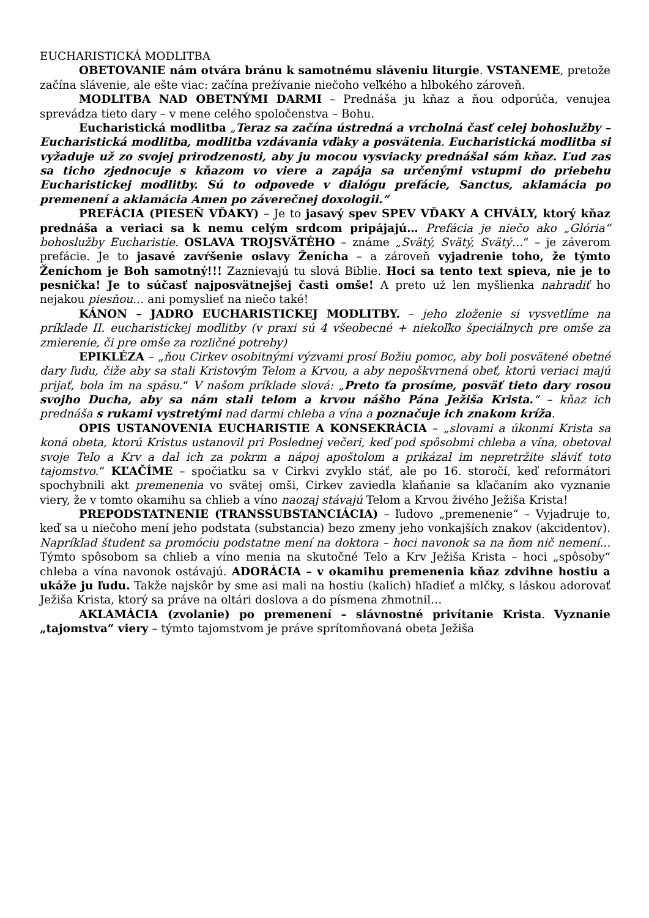EUCHARISTICKÁ MODLITBA
OBETOVANIE nám otvára bránu k samotnému sláveniu liturgie. VSTANEME, pretože začína slávenie, ale ešte viac: začína prežívanie niečoho veľkého a hlbokého zároveň.
MODLITBA NAD OBETNÝMI DARMI – Prednáša ju kňaz a ňou odporúča, venujea sprevádza tieto dary – v mene celého spoločenstva – Bohu.
Eucharistická modlitba „Teraz sa začína ústredná a vrcholná časť celej bohoslužby – Eucharistická modlitba, modlitba vzdávania vďaky a posvätenia. Eucharistická modlitba si vyžaduje už zo svojej prirodzenosti, aby ju mocou vysviacky prednášal sám kňaz. Ľud zas sa ticho zjednocuje s kňazom vo viere a zapája sa určenými vstupmi do priebehu Eucharistickej modlitby. Sú to odpovede v dialógu prefácie, Sanctus, aklamácia po premenení a aklamácia Amen po záverečnej doxologii.“
PREFÁCIA (PIESEŇ VĎAKY) – Je to jasavý spev SPEV VĎAKY A CHVÁLY, ktorý kňaz prednáša a veriaci sa k nemu celým srdcom pripájajú… Prefácia je niečo ako „Glória“ bohoslužby Eucharistie. OSLAVA TROJSVÄTÉHO – známe „Svätý, Svätý, Svätý…“ – je záverom prefácie. Je to jasavé zavŕšenie oslavy Ženícha – a zároveň vyjadrenie toho, že týmto Ženíchom je Boh samotný!!! Zaznievajú tu slová Biblie. Hoci sa tento text spieva, nie je to pesnička! Je to súčasť najposvätnejšej časti omše! A preto už len myšlienka nahradiť ho nejakou piesňou… ani pomyslieť na niečo také!
KÁNON – JADRO EUCHARISTICKEJ MODLITBY. – jeho zloženie si vysvetlíme na príklade II. eucharistickej modlitby (v praxi sú 4 všeobecné + niekoľko špeciálnych pre omše za zmierenie, či pre omše za rozličné potreby)
EPIKLÉZA – „ňou Cirkev osobitnými výzvami prosí Božiu pomoc, aby boli posvätené obetné dary ľudu, čiže aby sa stali Kristovým Telom a Krvou, a aby nepoškvrnená obeť, ktorú veriaci majú prijať, bola im na spásu.“ V našom príklade slová: „Preto ťa prosíme, posväť tieto dary rosou svojho Ducha, aby sa nám stali telom a krvou nášho Pána Ježiša Krista.“ – kňaz ich prednáša s rukami vystretými nad darmi chleba a vína a poznačuje ich znakom kríža.
OPIS USTANOVENIA EUCHARISTIE A KONSEKRÁCIA – „slovami a úkonmi Krista sa koná obeta, ktorú Kristus ustanovil pri Poslednej večeri, keď pod spôsobmi chleba a vína, obetoval svoje Telo a Krv a dal ich za pokrm a nápoj apoštolom a prikázal im nepretržite sláviť toto tajomstvo.“ KĽAČÍME – spočiatku sa v Cirkvi zvyklo stáť, ale po 16. storočí, keď reformátori spochybnili akt premenenia vo svätej omši, Cirkev zaviedla klaňanie sa kľačaním ako vyznanie viery, že v tomto okamihu sa chlieb a víno naozaj stávajú Telom a Krvou živého Ježiša Krista!
PREPODSTATNENIE (TRANSSUBSTANCIÁCIA) – ľudovo „premenenie“ – Vyjadruje to, keď sa u niečoho mení jeho podstata (substancia) bezo zmeny jeho vonkajších znakov (akcidentov). Napríklad študent sa promóciu podstatne mení na doktora – hoci navonok sa na ňom nič nemení... Týmto spôsobom sa chlieb a víno menia na skutočné Telo a Krv Ježiša Krista – hoci „spôsoby“ chleba a vína navonok ostávajú. ADORÁCIA – v okamihu premenenia kňaz zdvihne hostiu a ukáže ju ľudu. Takže najskôr by sme asi mali na hostiu (kalich) hľadieť a mlčky, s láskou adorovať Ježiša Krista, ktorý sa práve na oltári doslova a do písmena zhmotnil…
AKLAMÁCIA (zvolanie) po premenení – slávnostné privítanie Krista. Vyznanie „tajomstva“ viery – týmto tajomstvom je práve sprítomňovaná obeta Ježiša